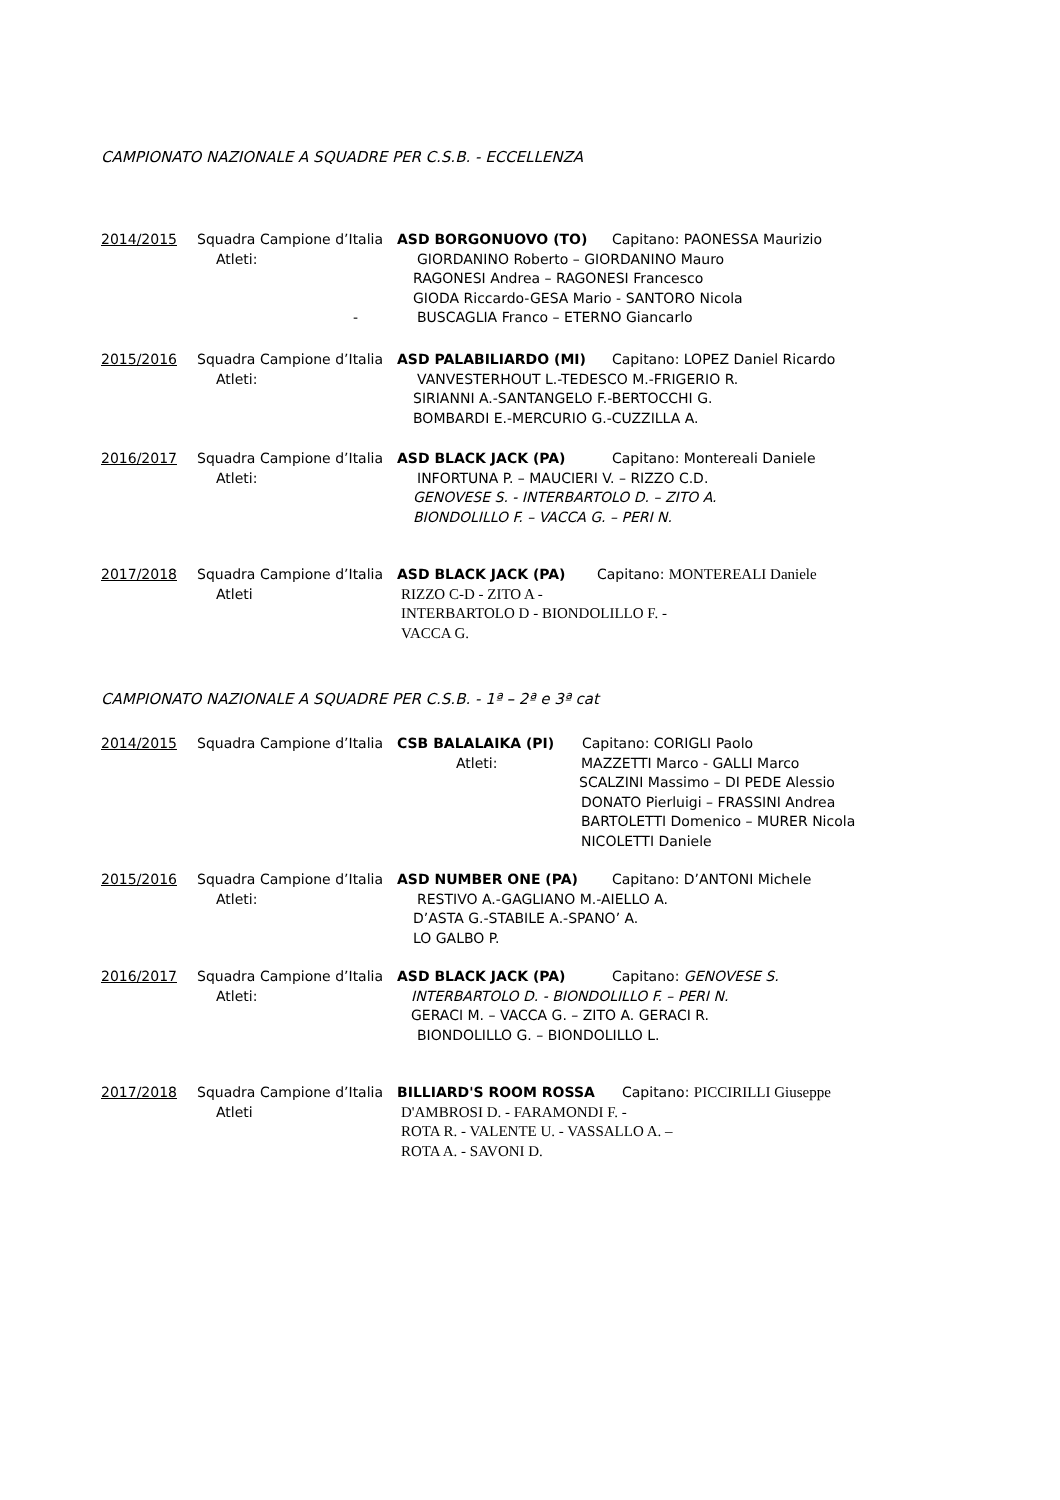CAMPIONATO NAZIONALE A SQUADRE PER C.S.B. - ECCELLENZA
2014/2015 Squadra Campione d’Italia ASD BORGONUOVO (TO) Capitano: PAONESSA Maurizio
Atleti: GIORDANINO Roberto – GIORDANINO Mauro
RAGONESI Andrea – RAGONESI Francesco
GIODA Riccardo-GESA Mario - SANTORO Nicola
- BUSCAGLIA Franco – ETERNO Giancarlo
2015/2016 Squadra Campione d’Italia ASD PALABILIARDO (MI) Capitano: LOPEZ Daniel Ricardo
Atleti: VANVESTERHOUT L.-TEDESCO M.-FRIGERIO R.
SIRIANNI A.-SANTANGELO F.-BERTOCCHI G.
BOMBARDI E.-MERCURIO G.-CUZZILLA A.
2016/2017 Squadra Campione d’Italia ASD BLACK JACK (PA) Capitano: Montereali Daniele
Atleti: INFORTUNA P. – MAUCIERI V. – RIZZO C.D.
GENOVESE S. - INTERBARTOLO D. – ZITO A.
BIONDOLILLO F. – VACCA G. – PERI N.
2017/2018 Squadra Campione d’Italia ASD BLACK JACK (PA) Capitano: MONTEREALI Daniele
Atleti RIZZO C-D - ZITO A -
INTERBARTOLO D - BIONDOLILLO F. -
VACCA G.
CAMPIONATO NAZIONALE A SQUADRE PER C.S.B. - 1ª – 2ª e 3ª cat
2014/2015 Squadra Campione d’Italia CSB BALALAIKA (PI) Capitano: CORIGLI Paolo
Atleti:
MAZZETTI Marco - GALLI Marco
SCALZINI Massimo – DI PEDE Alessio
DONATO Pierluigi – FRASSINI Andrea
BARTOLETTI Domenico – MURER Nicola
NICOLETTI Daniele
2015/2016 Squadra Campione d’Italia ASD NUMBER ONE (PA) Capitano: D’ANTONI Michele
Atleti: RESTIVO A.-GAGLIANO M.-AIELLO A.
D’ASTA G.-STABILE A.-SPANO’ A.
LO GALBO P.
2016/2017 Squadra Campione d’Italia ASD BLACK JACK (PA) Capitano: GENOVESE S.
Atleti: INTERBARTOLO D. - BIONDOLILLO F. – PERI N.
GERACI M. – VACCA G. – ZITO A. GERACI R.
BIONDOLILLO G. – BIONDOLILLO L.
2017/2018 Squadra Campione d’Italia BILLIARD'S ROOM ROSSA Capitano: PICCIRILLI Giuseppe
Atleti D'AMBROSI D. - FARAMONDI F. -
ROTA R. - VALENTE U. - VASSALLO A. –
ROTA A. - SAVONI D.